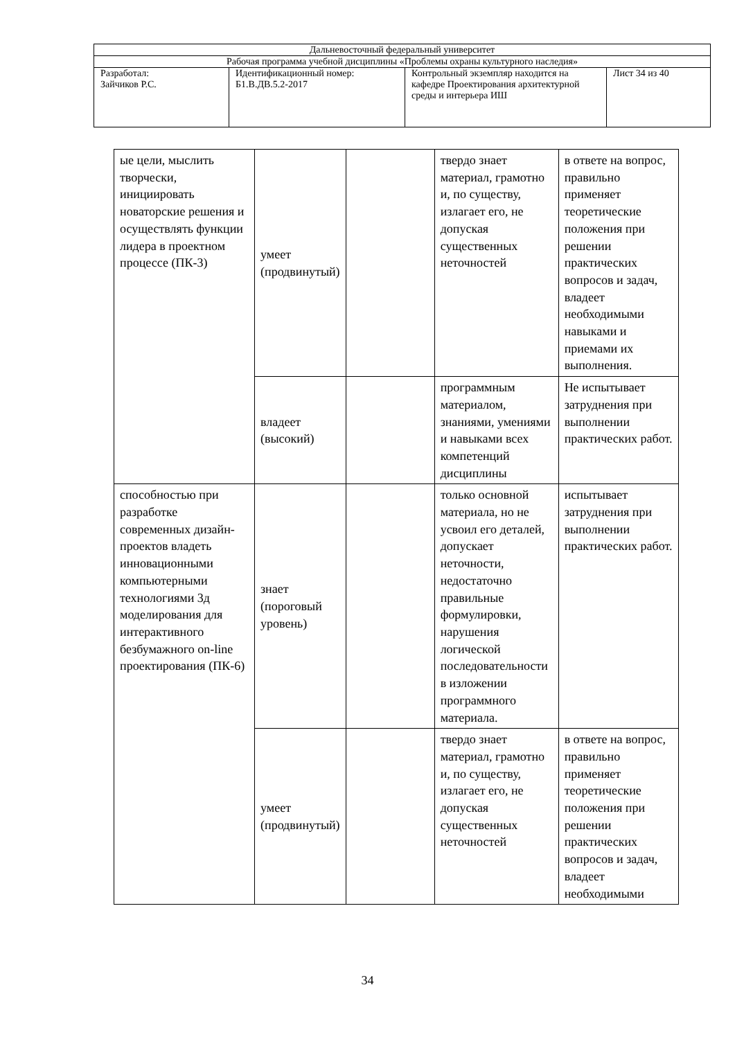| Дальневосточный федеральный университет | | | |
| Рабочая программа учебной дисциплины «Проблемы охраны культурного наследия» | | | |
| Разработал: Зайчиков Р.С. | Идентификационный номер: Б1.В.ДВ.5.2-2017 | Контрольный экземпляр находится на кафедре Проектирования архитектурной среды и интерьера ИШ | Лист 34 из 40 |
| ые цели, мыслить творчески, инициировать новаторские решения и осуществлять функции лидера в проектном процессе (ПК-3) | умеет (продвинутый) | | твердо знает материал, грамотно и, по существу, излагает его, не допуская существенных неточностей | в ответе на вопрос, правильно применяет теоретические положения при решении практических вопросов и задач, владеет необходимыми навыками и приемами их выполнения. |
| | владеет (высокий) | | программным материалом, знаниями, умениями и навыками всех компетенций дисциплины | Не испытывает затруднения при выполнении практических работ. |
| способностью при разработке современных дизайн-проектов владеть инновационными компьютерными технологиями 3д моделирования для интерактивного безбумажного on-line проектирования (ПК-6) | знает (пороговый уровень) | | только основной материала, но не усвоил его деталей, допускает неточности, недостаточно правильные формулировки, нарушения логической последовательности в изложении программного материала. | испытывает затруднения при выполнении практических работ. |
| | умеет (продвинутый) | | твердо знает материал, грамотно и, по существу, излагает его, не допуская существенных неточностей | в ответе на вопрос, правильно применяет теоретические положения при решении практических вопросов и задач, владеет необходимыми |
34